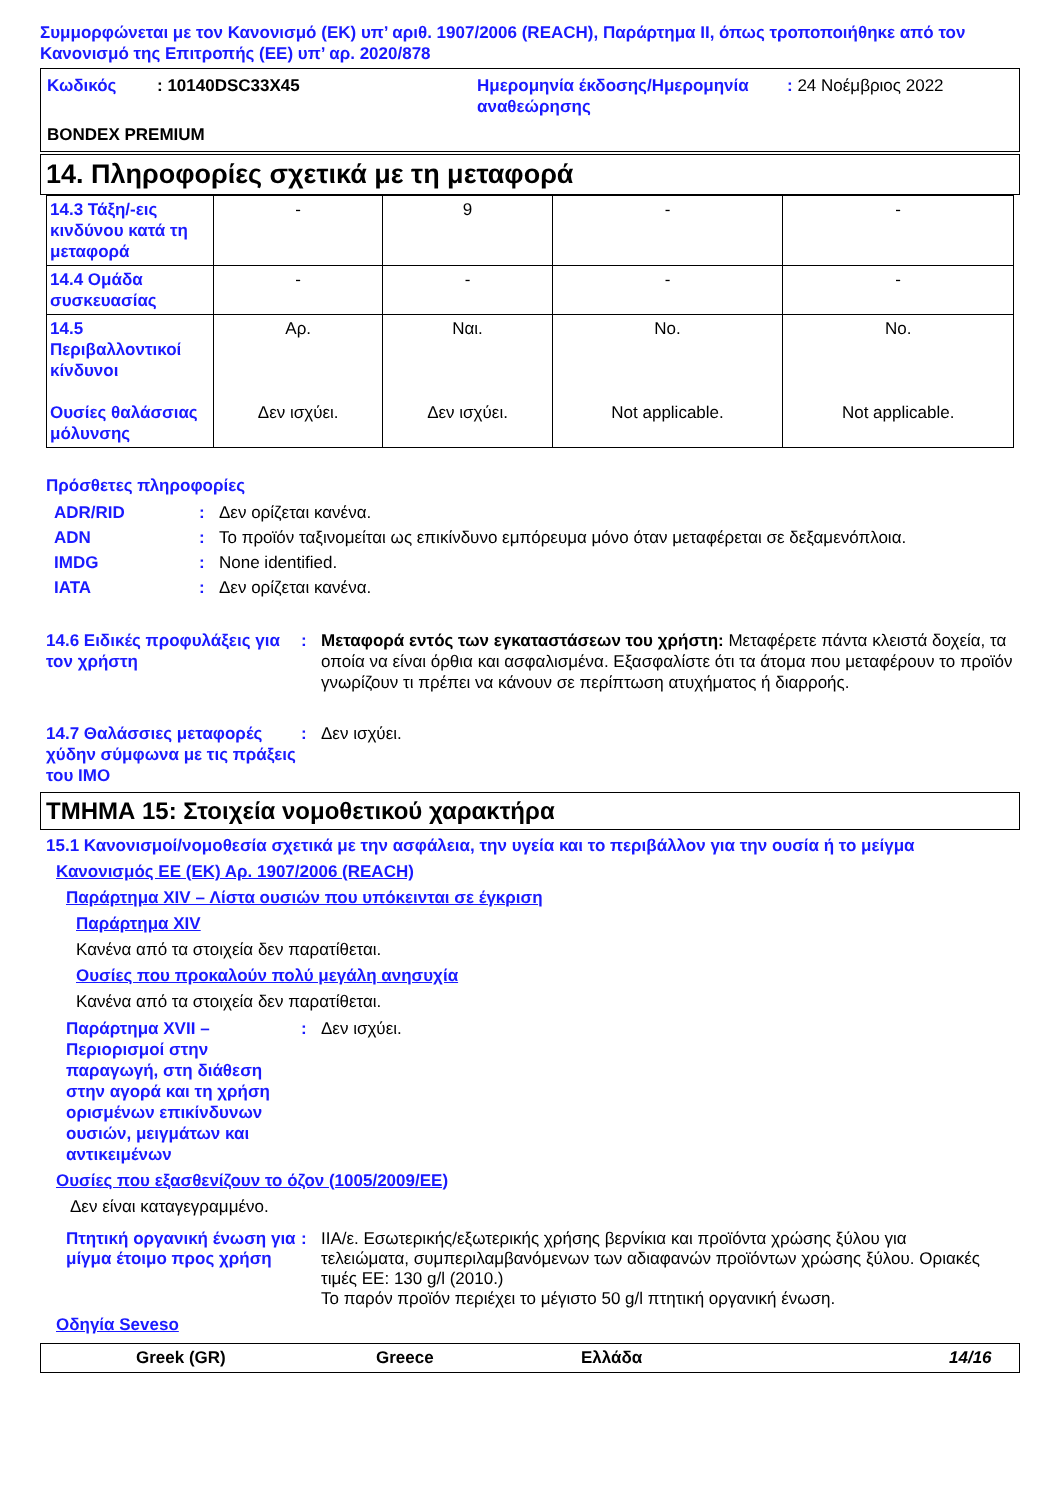Συμμορφώνεται με τον Κανονισμό (ΕΚ) υπ’ αριθ. 1907/2006 (REACH), Παράρτημα II, όπως τροποποιήθηκε από τον Κανονισμό της Επιτροπής (ΕΕ) υπ’ αρ. 2020/878
| Κωδικός | : 10140DSC33X45 | Ημερομηνία έκδοσης/Ημερομηνία αναθεώρησης | : 24 Νοέμβριος 2022 |
BONDEX PREMIUM
14. Πληροφορίες σχετικά με τη μεταφορά
| 14.3 Τάξη/-εις κινδύνου κατά τη μεταφορά | - | 9 | - | - |
| 14.4 Ομάδα συσκευασίας | - | - | - | - |
| 14.5 Περιβαλλοντικοί κίνδυνοι Ουσίες θαλάσσιας μόλυνσης | Αρ. Δεν ισχύει. | Ναι. Δεν ισχύει. | No. Not applicable. | No. Not applicable. |
Πρόσθετες πληροφορίες
ADR/RID: Δεν ορίζεται κανένα.
ADN: Το προϊόν ταξινομείται ως επικίνδυνο εμπόρευμα μόνο όταν μεταφέρεται σε δεξαμενόπλοια.
IMDG: None identified.
IATA: Δεν ορίζεται κανένα.
14.6 Ειδικές προφυλάξεις για τον χρήστη: Μεταφορά εντός των εγκαταστάσεων του χρήστη: Μεταφέρετε πάντα κλειστά δοχεία, τα οποία να είναι όρθια και ασφαλισμένα. Εξασφαλίστε ότι τα άτομα που μεταφέρουν το προϊόν γνωρίζουν τι πρέπει να κάνουν σε περίπτωση ατυχήματος ή διαρροής.
14.7 Θαλάσσιες μεταφορές χύδην σύμφωνα με τις πράξεις του IMO: Δεν ισχύει.
ΤΜΗΜΑ 15: Στοιχεία νομοθετικού χαρακτήρα
15.1 Κανονισμοί/νομοθεσία σχετικά με την ασφάλεια, την υγεία και το περιβάλλον για την ουσία ή το μείγμα
Κανονισμός ΕΕ (ΕΚ) Αρ. 1907/2006 (REACH)
Παράρτημα XIV – Λίστα ουσιών που υπόκεινται σε έγκριση
Παράρτημα XIV
Κανένα από τα στοιχεία δεν παρατίθεται.
Ουσίες που προκαλούν πολύ μεγάλη ανησυχία
Κανένα από τα στοιχεία δεν παρατίθεται.
Παράρτημα XVII – Περιορισμοί στην παραγωγή, στη διάθεση στην αγορά και τη χρήση ορισμένων επικίνδυνων ουσιών, μειγμάτων και αντικειμένων: Δεν ισχύει.
Ουσίες που εξασθενίζουν το όζον (1005/2009/ΕΕ)
Δεν είναι καταγεγραμμένο.
Πτητική οργανική ένωση για μίγμα έτοιμο προς χρήση: IIA/ε. Εσωτερικής/εξωτερικής χρήσης βερνίκια και προϊόντα χρώσης ξύλου για τελειώματα, συμπεριλαμβανόμενων των αδιαφανών προϊόντων χρώσης ξύλου. Οριακές τιμές ΕΕ: 130 g/l (2010.)
Το παρόν προϊόν περιέχει το μέγιστο 50 g/l πτητική οργανική ένωση.
Οδηγία Seveso
Greek (GR) Greece Ελλάδα 14/16